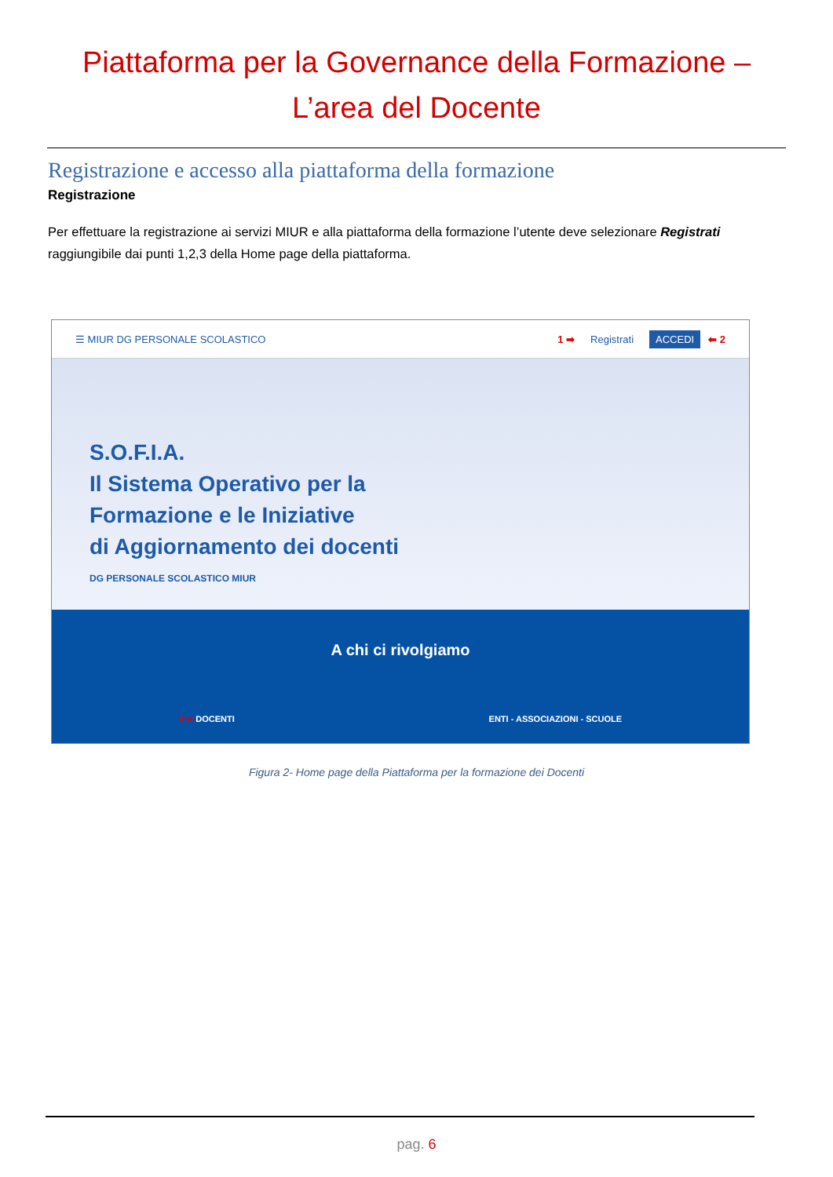Piattaforma per la Governance della Formazione –
L’area del Docente
Registrazione e accesso alla piattaforma della formazione
Registrazione
Per effettuare la registrazione ai servizi MIUR e alla piattaforma della formazione l’utente deve selezionare Registrati raggiungibile dai punti 1,2,3 della Home page della piattaforma.
☰ MIUR DG PERSONALE SCOLASTICO 1 ➡ Registrati ACCEDI ⬅ 2
S.O.F.I.A.
Il Sistema Operativo per la
Formazione e le Iniziative
di Aggiornamento dei docenti
DG PERSONALE SCOLASTICO MIUR
A chi ci rivolgiamo
3 ➡ DOCENTI ENTI - ASSOCIAZIONI - SCUOLE
Figura 2- Home page della Piattaforma per la formazione dei Docenti
pag. 6